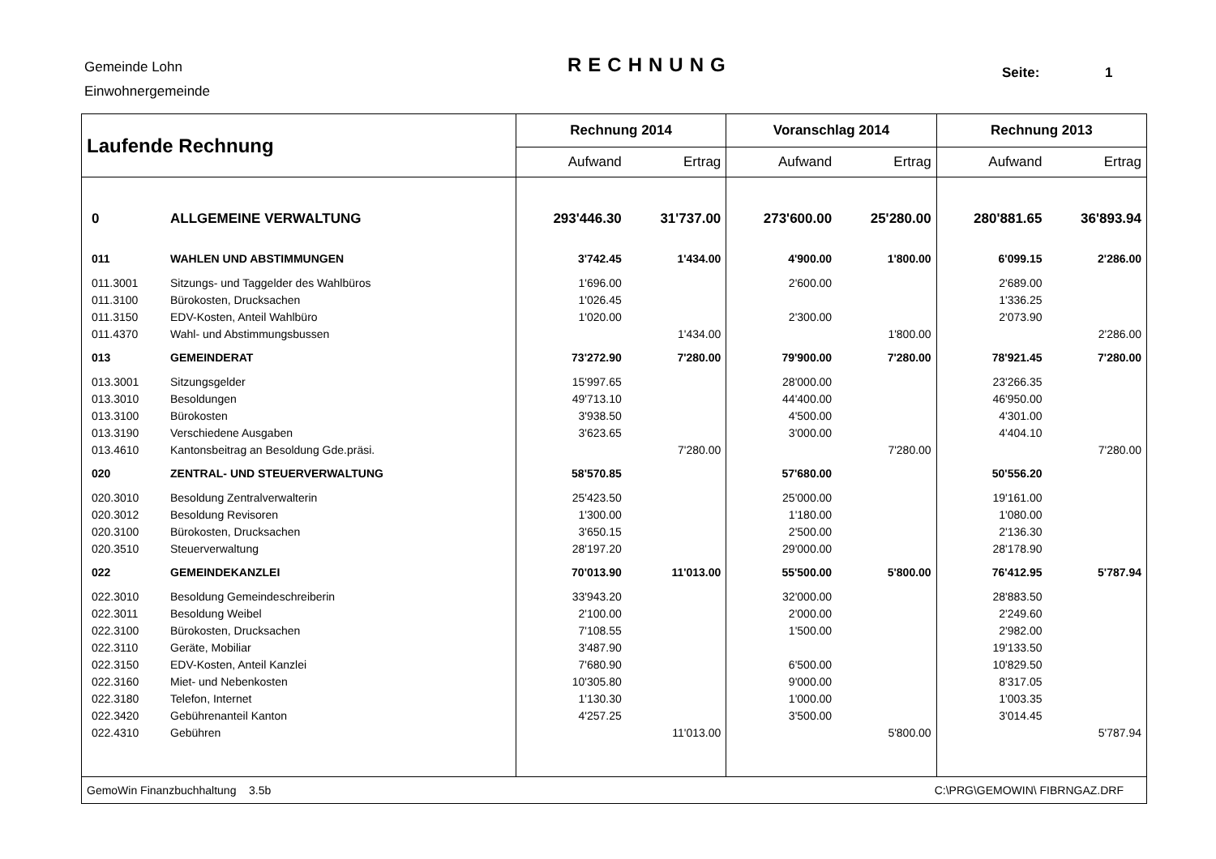Gemeinde Lohn
Einwohnergemeinde
RECHNUNG Seite: 1
| Laufende Rechnung | | Rechnung 2014 | | Voranschlag 2014 | | Rechnung 2013 | |
| --- | --- | --- | --- | --- | --- | --- | --- |
| | | Aufwand | Ertrag | Aufwand | Ertrag | Aufwand | Ertrag |
| 0 | ALLGEMEINE VERWALTUNG | 293'446.30 | 31'737.00 | 273'600.00 | 25'280.00 | 280'881.65 | 36'893.94 |
| 011 | WAHLEN UND ABSTIMMUNGEN | 3'742.45 | 1'434.00 | 4'900.00 | 1'800.00 | 6'099.15 | 2'286.00 |
| 011.3001 | Sitzungs- und Taggelder des Wahlbüros | 1'696.00 | | 2'600.00 | | 2'689.00 | |
| 011.3100 | Bürokosten, Drucksachen | 1'026.45 | | | | 1'336.25 | |
| 011.3150 | EDV-Kosten, Anteil Wahlbüro | 1'020.00 | | 2'300.00 | | 2'073.90 | |
| 011.4370 | Wahl- und Abstimmungsbussen | | 1'434.00 | | 1'800.00 | | 2'286.00 |
| 013 | GEMEINDERAT | 73'272.90 | 7'280.00 | 79'900.00 | 7'280.00 | 78'921.45 | 7'280.00 |
| 013.3001 | Sitzungsgelder | 15'997.65 | | 28'000.00 | | 23'266.35 | |
| 013.3010 | Besoldungen | 49'713.10 | | 44'400.00 | | 46'950.00 | |
| 013.3100 | Bürokosten | 3'938.50 | | 4'500.00 | | 4'301.00 | |
| 013.3190 | Verschiedene Ausgaben | 3'623.65 | | 3'000.00 | | 4'404.10 | |
| 013.4610 | Kantonsbeitrag an Besoldung Gde.präsi. | | 7'280.00 | | 7'280.00 | | 7'280.00 |
| 020 | ZENTRAL- UND STEUERVERWALTUNG | 58'570.85 | | 57'680.00 | | 50'556.20 | |
| 020.3010 | Besoldung Zentralverwalterin | 25'423.50 | | 25'000.00 | | 19'161.00 | |
| 020.3012 | Besoldung Revisoren | 1'300.00 | | 1'180.00 | | 1'080.00 | |
| 020.3100 | Bürokosten, Drucksachen | 3'650.15 | | 2'500.00 | | 2'136.30 | |
| 020.3510 | Steuerverwaltung | 28'197.20 | | 29'000.00 | | 28'178.90 | |
| 022 | GEMEINDEKANZLEI | 70'013.90 | 11'013.00 | 55'500.00 | 5'800.00 | 76'412.95 | 5'787.94 |
| 022.3010 | Besoldung Gemeindeschreiberin | 33'943.20 | | 32'000.00 | | 28'883.50 | |
| 022.3011 | Besoldung Weibel | 2'100.00 | | 2'000.00 | | 2'249.60 | |
| 022.3100 | Bürokosten, Drucksachen | 7'108.55 | | 1'500.00 | | 2'982.00 | |
| 022.3110 | Geräte, Mobiliar | 3'487.90 | | | | 19'133.50 | |
| 022.3150 | EDV-Kosten, Anteil Kanzlei | 7'680.90 | | 6'500.00 | | 10'829.50 | |
| 022.3160 | Miet- und Nebenkosten | 10'305.80 | | 9'000.00 | | 8'317.05 | |
| 022.3180 | Telefon, Internet | 1'130.30 | | 1'000.00 | | 1'003.35 | |
| 022.3420 | Gebührenanteil Kanton | 4'257.25 | | 3'500.00 | | 3'014.45 | |
| 022.4310 | Gebühren | | 11'013.00 | | 5'800.00 | | 5'787.94 |
| GemoWin Finanzbuchhaltung 3.5b | | | | | C:\PRG\GEMOWIN\ FIBRNGAZ.DRF | | |